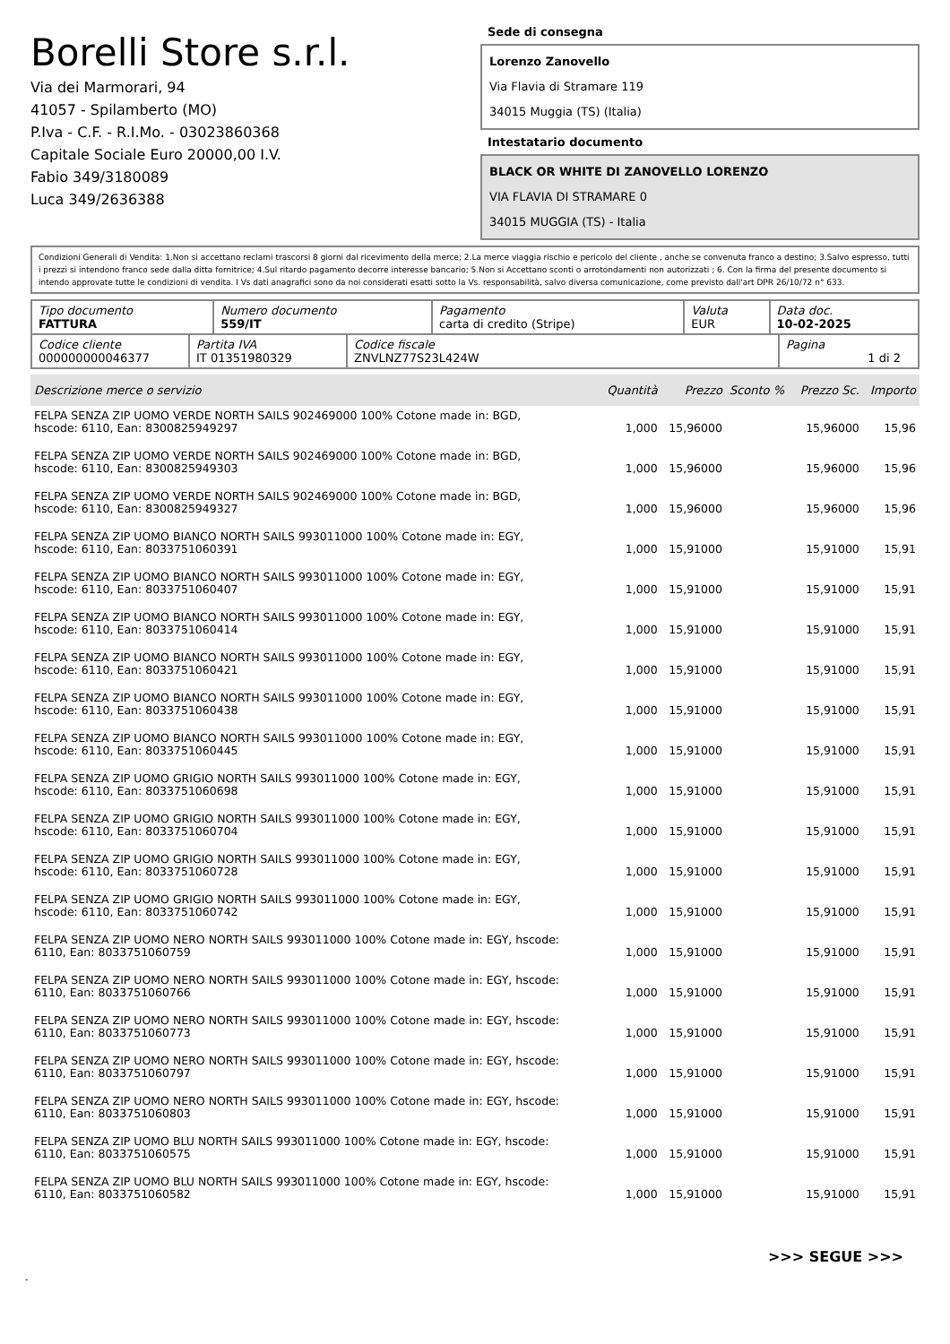Borelli Store s.r.l.
Via dei Marmorari, 94
41057 - Spilamberto (MO)
P.Iva - C.F. - R.I.Mo. - 03023860368
Capitale Sociale Euro 20000,00 I.V.
Fabio 349/3180089
Luca 349/2636388
Sede di consegna
Lorenzo Zanovello
Via Flavia di Stramare 119
34015 Muggia (TS) (Italia)
Intestatario documento
BLACK OR WHITE DI ZANOVELLO LORENZO
VIA FLAVIA DI STRAMARE 0
34015 MUGGIA (TS) - Italia
Condizioni Generali di Vendita: 1.Non si accettano reclami trascorsi 8 giorni dal ricevimento della merce; 2.La merce viaggia rischio e pericolo del cliente , anche se convenuta franco a destino; 3.Salvo espresso, tutti i prezzi si intendono franco sede dalla ditta fornitrice; 4.Sul ritardo pagamento decorre interesse bancario; 5.Non si Accettano sconti o arrotondamenti non autorizzati ; 6. Con la firma del presente documento si intendo approvate tutte le condizioni di vendita. I Vs dati anagrafici sono da noi considerati esatti sotto la Vs. responsabilità, salvo diversa comunicazione, come previsto dall'art DPR 26/10/72 n° 633.
| Tipo documento FATTURA | Numero documento 559/IT | Pagamento carta di credito (Stripe) | Valuta EUR | Data doc. 10-02-2025 |
| Codice cliente 000000000046377 | Partita IVA IT 01351980329 | Codice fiscale ZNVLNZ77S23L424W | Pagina 1 di 2 |
| Descrizione merce o servizio | Quantità | Prezzo | Sconto % | Prezzo Sc. | Importo |
| --- | --- | --- | --- | --- | --- |
| FELPA SENZA ZIP UOMO VERDE NORTH SAILS 902469000 100% Cotone made in: BGD, hscode: 6110, Ean: 8300825949297 | 1,000 | 15,96000 | | 15,96000 | 15,96 |
| FELPA SENZA ZIP UOMO VERDE NORTH SAILS 902469000 100% Cotone made in: BGD, hscode: 6110, Ean: 8300825949303 | 1,000 | 15,96000 | | 15,96000 | 15,96 |
| FELPA SENZA ZIP UOMO VERDE NORTH SAILS 902469000 100% Cotone made in: BGD, hscode: 6110, Ean: 8300825949327 | 1,000 | 15,96000 | | 15,96000 | 15,96 |
| FELPA SENZA ZIP UOMO BIANCO NORTH SAILS 993011000 100% Cotone made in: EGY, hscode: 6110, Ean: 8033751060391 | 1,000 | 15,91000 | | 15,91000 | 15,91 |
| FELPA SENZA ZIP UOMO BIANCO NORTH SAILS 993011000 100% Cotone made in: EGY, hscode: 6110, Ean: 8033751060407 | 1,000 | 15,91000 | | 15,91000 | 15,91 |
| FELPA SENZA ZIP UOMO BIANCO NORTH SAILS 993011000 100% Cotone made in: EGY, hscode: 6110, Ean: 8033751060414 | 1,000 | 15,91000 | | 15,91000 | 15,91 |
| FELPA SENZA ZIP UOMO BIANCO NORTH SAILS 993011000 100% Cotone made in: EGY, hscode: 6110, Ean: 8033751060421 | 1,000 | 15,91000 | | 15,91000 | 15,91 |
| FELPA SENZA ZIP UOMO BIANCO NORTH SAILS 993011000 100% Cotone made in: EGY, hscode: 6110, Ean: 8033751060438 | 1,000 | 15,91000 | | 15,91000 | 15,91 |
| FELPA SENZA ZIP UOMO BIANCO NORTH SAILS 993011000 100% Cotone made in: EGY, hscode: 6110, Ean: 8033751060445 | 1,000 | 15,91000 | | 15,91000 | 15,91 |
| FELPA SENZA ZIP UOMO GRIGIO NORTH SAILS 993011000 100% Cotone made in: EGY, hscode: 6110, Ean: 8033751060698 | 1,000 | 15,91000 | | 15,91000 | 15,91 |
| FELPA SENZA ZIP UOMO GRIGIO NORTH SAILS 993011000 100% Cotone made in: EGY, hscode: 6110, Ean: 8033751060704 | 1,000 | 15,91000 | | 15,91000 | 15,91 |
| FELPA SENZA ZIP UOMO GRIGIO NORTH SAILS 993011000 100% Cotone made in: EGY, hscode: 6110, Ean: 8033751060728 | 1,000 | 15,91000 | | 15,91000 | 15,91 |
| FELPA SENZA ZIP UOMO GRIGIO NORTH SAILS 993011000 100% Cotone made in: EGY, hscode: 6110, Ean: 8033751060742 | 1,000 | 15,91000 | | 15,91000 | 15,91 |
| FELPA SENZA ZIP UOMO NERO NORTH SAILS 993011000 100% Cotone made in: EGY, hscode: 6110, Ean: 8033751060759 | 1,000 | 15,91000 | | 15,91000 | 15,91 |
| FELPA SENZA ZIP UOMO NERO NORTH SAILS 993011000 100% Cotone made in: EGY, hscode: 6110, Ean: 8033751060766 | 1,000 | 15,91000 | | 15,91000 | 15,91 |
| FELPA SENZA ZIP UOMO NERO NORTH SAILS 993011000 100% Cotone made in: EGY, hscode: 6110, Ean: 8033751060773 | 1,000 | 15,91000 | | 15,91000 | 15,91 |
| FELPA SENZA ZIP UOMO NERO NORTH SAILS 993011000 100% Cotone made in: EGY, hscode: 6110, Ean: 8033751060797 | 1,000 | 15,91000 | | 15,91000 | 15,91 |
| FELPA SENZA ZIP UOMO NERO NORTH SAILS 993011000 100% Cotone made in: EGY, hscode: 6110, Ean: 8033751060803 | 1,000 | 15,91000 | | 15,91000 | 15,91 |
| FELPA SENZA ZIP UOMO BLU NORTH SAILS 993011000 100% Cotone made in: EGY, hscode: 6110, Ean: 8033751060575 | 1,000 | 15,91000 | | 15,91000 | 15,91 |
| FELPA SENZA ZIP UOMO BLU NORTH SAILS 993011000 100% Cotone made in: EGY, hscode: 6110, Ean: 8033751060582 | 1,000 | 15,91000 | | 15,91000 | 15,91 |
>>> SEGUE >>>
-